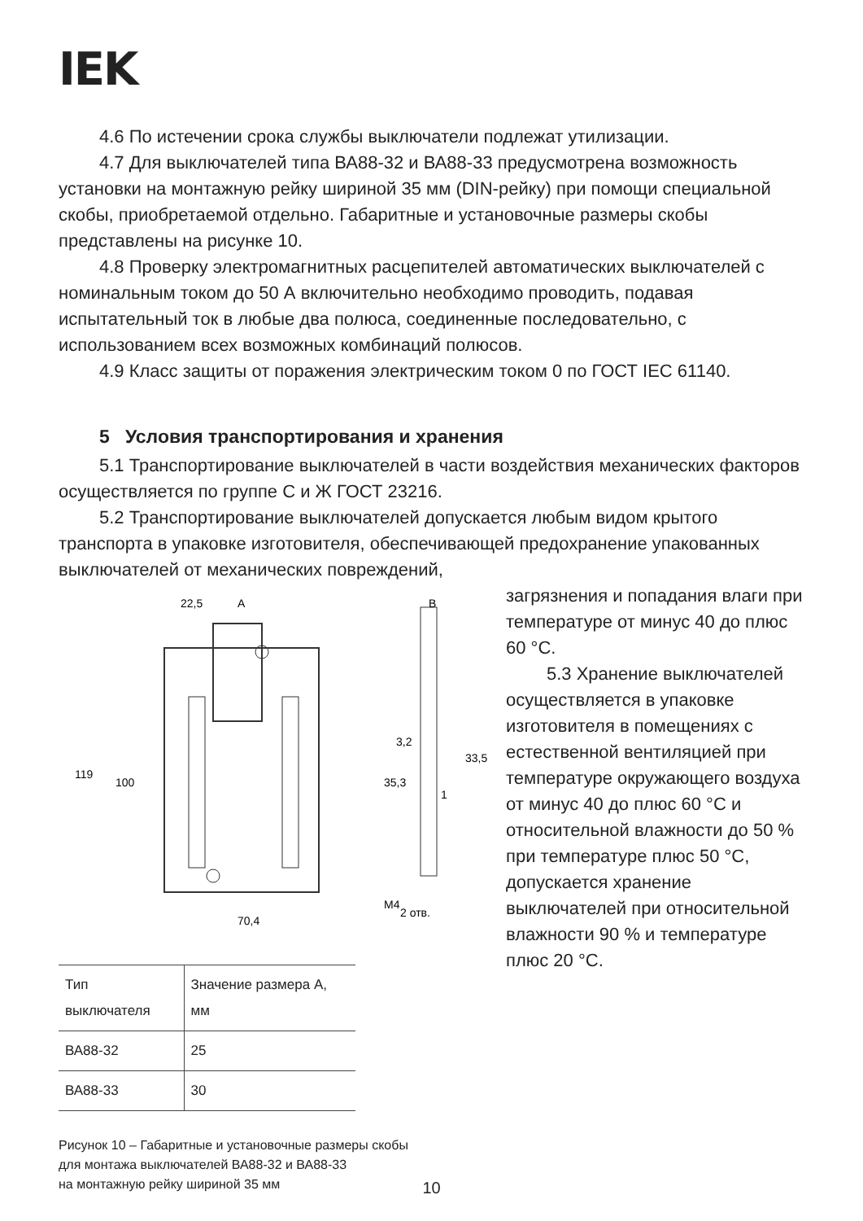IEK
4.6 По истечении срока службы выключатели подлежат утилизации.
4.7 Для выключателей типа ВА88-32 и ВА88-33 предусмотрена возможность установки на монтажную рейку шириной 35 мм (DIN-рейку) при помощи специальной скобы, приобретаемой отдельно. Габаритные и установочные размеры скобы представлены на рисунке 10.
4.8 Проверку электромагнитных расцепителей автоматических выключателей с номинальным током до 50 А включительно необходимо проводить, подавая испытательный ток в любые два полюса, соединенные последовательно, с использованием всех возможных комбинаций полюсов.
4.9 Класс защиты от поражения электрическим током 0 по ГОСТ IEC 61140.
5 Условия транспортирования и хранения
5.1 Транспортирование выключателей в части воздействия механических факторов осуществляется по группе С и Ж ГОСТ 23216.
5.2 Транспортирование выключателей допускается любым видом крытого транспорта в упаковке изготовителя, обеспечивающей предохранение упакованных выключателей от механических повреждений,
22,5
A
B
70,4
119
100
35,3
3,2
33,5
1
M4
2 отв.
| Тип выключателя | Значение размера А, мм |
| --- | --- |
| ВА88-32 | 25 |
| ВА88-33 | 30 |
Рисунок 10 – Габаритные и установочные размеры скобы
для монтажа выключателей ВА88-32 и ВА88-33
на монтажную рейку шириной 35 мм
загрязнения и попадания влаги при температуре от минус 40 до плюс 60 °С.
5.3 Хранение выключателей осуществляется в упаковке изготовителя в помещениях с естественной вентиляцией при температуре окружающего воздуха от минус 40 до плюс 60 °С и относительной влажности до 50 % при температуре плюс 50 °С, допускается хранение выключателей при относительной влажности 90 % и температуре плюс 20 °С.
10